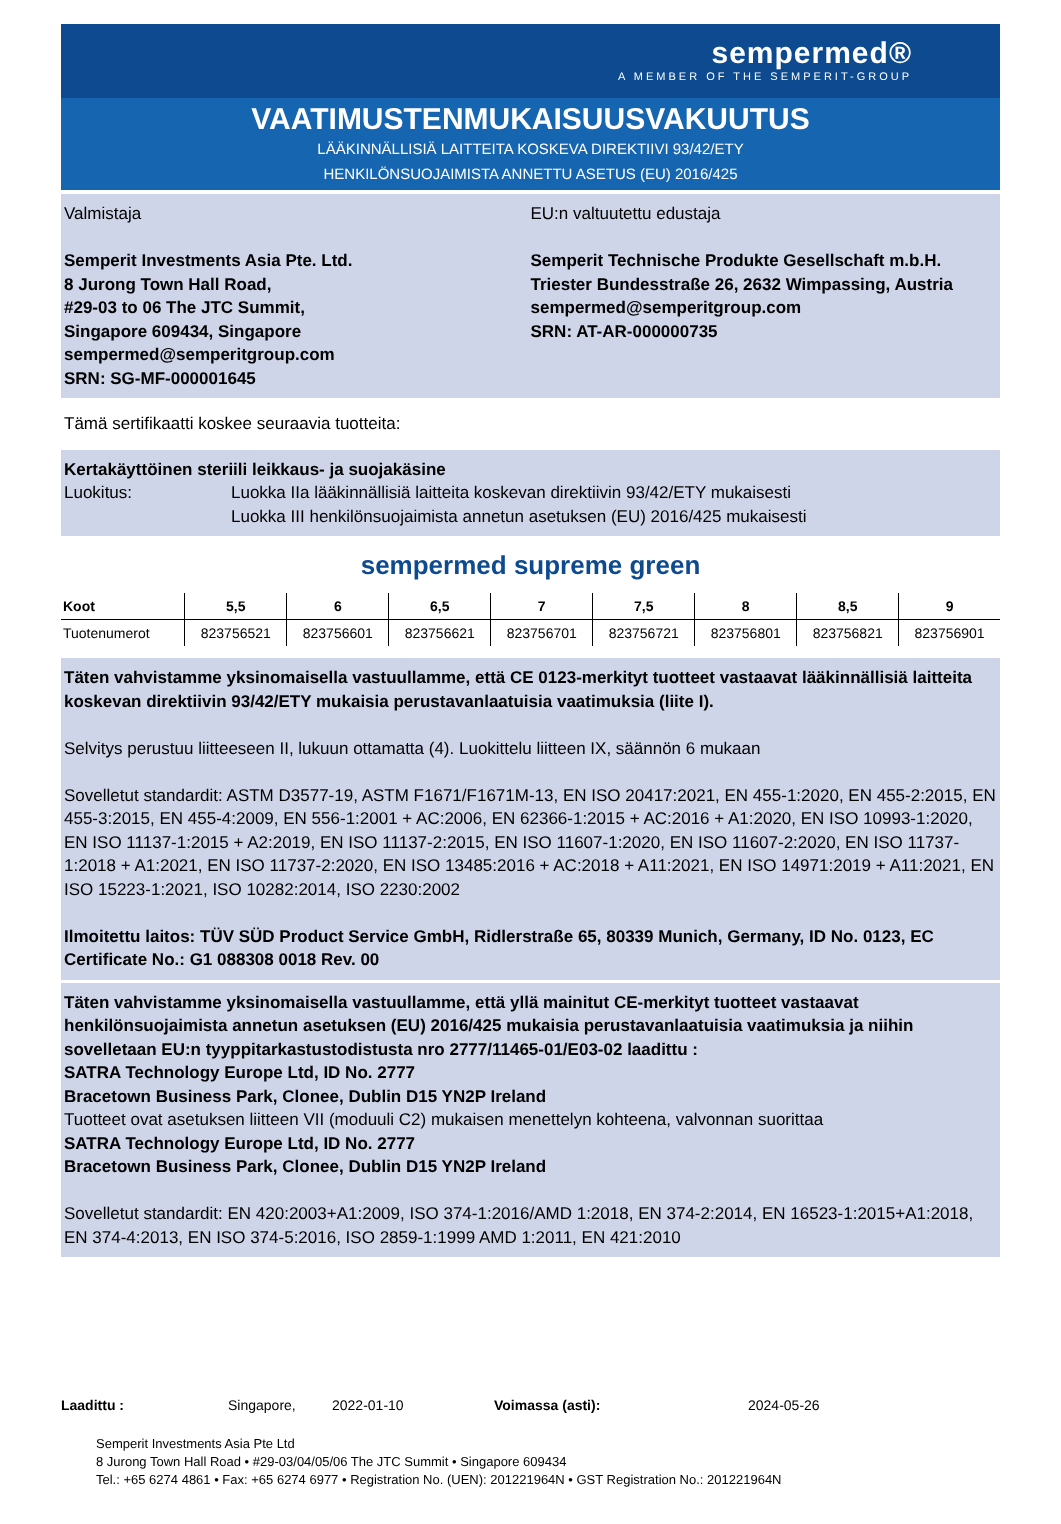sempermed®
A MEMBER OF THE SEMPERIT-GROUP
VAATIMUSTENMUKAISUUSVAKUUTUS
LÄÄKINNÄLLISIÄ LAITTEITA KOSKEVA DIREKTIIVI 93/42/ETY
HENKILÖNSUOJAIMISTA ANNETTU ASETUS (EU) 2016/425
Valmistaja
Semperit Investments Asia Pte. Ltd.
8 Jurong Town Hall Road,
#29-03 to 06 The JTC Summit,
Singapore 609434, Singapore
sempermed@semperitgroup.com
SRN: SG-MF-000001645
EU:n valtuutettu edustaja
Semperit Technische Produkte Gesellschaft m.b.H.
Triester Bundesstraße 26, 2632 Wimpassing, Austria
sempermed@semperitgroup.com
SRN: AT-AR-000000735
Tämä sertifikaatti koskee seuraavia tuotteita:
Kertakäyttöinen steriili leikkaus- ja suojakäsine
Luokitus: Luokka IIa lääkinnällisiä laitteita koskevan direktiivin 93/42/ETY mukaisesti
Luokka III henkilönsuojaimista annetun asetuksen (EU) 2016/425 mukaisesti
sempermed supreme green
| Koot | 5,5 | 6 | 6,5 | 7 | 7,5 | 8 | 8,5 | 9 |
| --- | --- | --- | --- | --- | --- | --- | --- | --- |
| Tuotenumerot | 823756521 | 823756601 | 823756621 | 823756701 | 823756721 | 823756801 | 823756821 | 823756901 |
Täten vahvistamme yksinomaisella vastuullamme, että CE 0123-merkityt tuotteet vastaavat lääkinnällisiä laitteita koskevan direktiivin 93/42/ETY mukaisia perustavanlaatuisia vaatimuksia (liite I).
Selvitys perustuu liitteeseen II, lukuun ottamatta (4). Luokittelu liitteen IX, säännön 6 mukaan
Sovelletut standardit: ASTM D3577-19, ASTM F1671/F1671M-13, EN ISO 20417:2021, EN 455-1:2020, EN 455-2:2015, EN 455-3:2015, EN 455-4:2009, EN 556-1:2001 + AC:2006, EN 62366-1:2015 + AC:2016 + A1:2020, EN ISO 10993-1:2020, EN ISO 11137-1:2015 + A2:2019, EN ISO 11137-2:2015, EN ISO 11607-1:2020, EN ISO 11607-2:2020, EN ISO 11737-1:2018 + A1:2021, EN ISO 11737-2:2020, EN ISO 13485:2016 + AC:2018 + A11:2021, EN ISO 14971:2019 + A11:2021, EN ISO 15223-1:2021, ISO 10282:2014, ISO 2230:2002
Ilmoitettu laitos: TÜV SÜD Product Service GmbH, Ridlerstraße 65, 80339 Munich, Germany, ID No. 0123, EC Certificate No.: G1 088308 0018 Rev. 00
Täten vahvistamme yksinomaisella vastuullamme, että yllä mainitut CE-merkityt tuotteet vastaavat henkilönsuojaimista annetun asetuksen (EU) 2016/425 mukaisia perustavanlaatuisia vaatimuksia ja niihin sovelletaan EU:n tyyppitarkastustodistusta nro 2777/11465-01/E03-02 laadittu :
SATRA Technology Europe Ltd, ID No. 2777
Bracetown Business Park, Clonee, Dublin D15 YN2P Ireland
Tuotteet ovat asetuksen liitteen VII (moduuli C2) mukaisen menettelyn kohteena, valvonnan suorittaa
SATRA Technology Europe Ltd, ID No. 2777
Bracetown Business Park, Clonee, Dublin D15 YN2P Ireland
Sovelletut standardit: EN 420:2003+A1:2009, ISO 374-1:2016/AMD 1:2018, EN 374-2:2014, EN 16523-1:2015+A1:2018, EN 374-4:2013, EN ISO 374-5:2016, ISO 2859-1:1999 AMD 1:2011, EN 421:2010
Laadittu : Singapore, 2022-01-10 Voimassa (asti): 2024-05-26
Semperit Investments Asia Pte Ltd
8 Jurong Town Hall Road • #29-03/04/05/06 The JTC Summit • Singapore 609434
Tel.: +65 6274 4861 • Fax: +65 6274 6977 • Registration No. (UEN): 201221964N • GST Registration No.: 201221964N